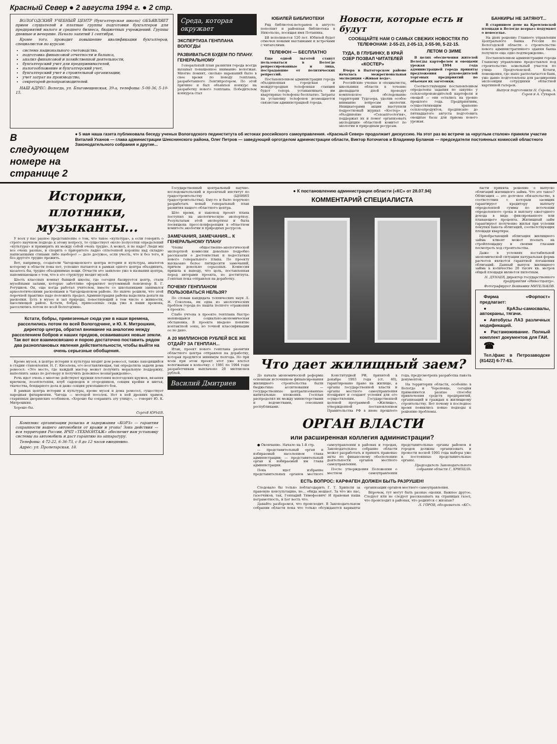Красный Север ● 2 августа 1994 г. ● 2 стр.
ВОЛОГОДСКИЙ УЧЕБНЫЙ ЦЕНТР (бухгалтерская школа) ОБЪЯВЛЯЕТ прием слушателей в платные группы подготовки бухгалтеров для предприятий малого и среднего бизнеса, бюджетных учреждений. Группы дневные и вечерние. Начало занятий 1 сентября.
Кроме того, проводит повышение квалификации бухгалтеров, специалистов по курсам:
система национального счетоводства,
подготовка финансовой отчетности и баланса,
анализ финансовой и хозяйственной деятельности,
бухгалтерский учет для предпринимателей,
налогообложение и бухгалтерский учет,
бухгалтерский учет в строительной организации,
учет затрат на производство,
секретарей-делопроизводителей.
НАШ АДРЕС: Вологда, ул. Благовещенская, 39-а, телефоны: 5-08-36, 5-10-15.
Среда, которая окружает
ЭКСПЕРТИЗА ГЕНПЛАНА ВОЛОГДЫ
РАЗВИВАТЬСЯ БУДЕМ ПО ПЛАНУ. ГЕНЕРАЛЬНОМУ
Генеральный план развития города всегда вызывал повышенное внимание вологжан. Многие помнят, сколько нареканий было в свое время по поводу генплана, разработанного Ленгипрогором. По этой причине и был объявлен конкурс на разработку нового генплана. Победителем конкурса стал
ЮБИЛЕЙ БИБЛИОТЕКИ
Ряд библиотек-ветеранов в августе пополнит и районная библиотека в Никольске, носящая имя Потанина.
Ей исполняется 120 лет. Юбилей будет отмечен новыми выставками и встречами с читателями.
ТЕЛЕФОН — БЕСПЛАТНО
Еще одной льготой станут пользоваться в Вологде репрессированные и лица, пострадавшие от политических репрессий.
Постановлением администрации города объединенная городская и междугородная телефонная станция будет теперь устанавливать им квартирные телефоны бесплатно. Затраты на установку телефонов возмещаются связистам администрацией города.
Новости, которые есть и будут
СООБЩАЙТЕ НАМ О САМЫХ СВЕЖИХ НОВОСТЯХ ПО ТЕЛЕФОНАМ: 2-55-23, 2-05-13, 2-55-90, 5-22-15.
ТУДА, В ГЛУБИНКУ, В КРАЙ ОЗЕР ПОЗВАЛ ЧИТАТЕЛЕЙ «КОСТЕР»
Вчера в Вытегорском районе началась межрегиональная экспедиция «Живая вода».
Российские ученые и специалисты, школьники области в течение двенадцати дней проведут комплексное обследование территории Тудозера, уделив особое внимание вопросам экологии. Инициаторами акции выступили подростковый журнал «Костер» и объединение «Севзапгеология», поддержал их и помог организовать экспедицию областной комитет по экологии и природным ресурсам.
ЛЕТОМ О ЗИМЕ
В целях обеспечения жителей Вологды картофелем и овощами урожая 1994 года администрацией города приняты предложения руководителей торговых предприятий по объемам их заготовки.
Соответствующим постановлением определены задания по закупке у сельхозпроизводителей картофеля и овощей — они остались на уровне прошлого года. Предприятиям, осуществляющим хранение сельхозпродуктов, предписано до пятнадцатого августа подготовить овощные базы для приема нового урожая.
БАНКИРЫ НЕ ЗАТЯНУТ...
В старинном доме на Кремлевской площади в Вологде всерьез подумают о новоселье.
На днях решение Главного управления Центрального банка России по Вологодской области о строительстве нового административного здания банка получило еще одно подтверждение.
Постановлением администрации города Главному управлению предоставлен под строительство земельный участок по улице Предтеченской. Кстати, помещения, где ныне располагается банк, уже давно подготовлены для расширения экспозиции сотрудники областной картинной галереи.
Выпуск подготовили Н. Серова, А. Серов и А. Сухарев.
В следующем номере на странице 2
● 5 мая наша газета публиковала беседу ученых Вологодского пединститута об истоках российского самоуправления. «Красный Север» продолжает дискуссию. На этот раз во встрече за «круглым столом» приняли участие Виталий Уханов — глава администрации Шекснинского района, Олег Петров — заведующий орготделом администрации области, Виктор Коточигов и Владимир Буланов — председатели постоянных комиссий областного Законодательного собрания и другие...
Историки, плотники, музыканты...
У всех у нас разное представление о том, что такое «культура», а если говорить о строго научном подходе к этому вопросу, то существует около полусотни определений «культуры» и примирить их между собой очень трудно. А может, и не надо? Люди мы все очень разные, и спорить о приоритете ладно сплетенной корзины над складно написанными стихами либо наоборот — дело досужее, если учесть, что и без того, и без другого трудно прожить.
Вот, например, создатели Чагодощенского центра истории и культуры, аналогов которому в области пока нет, успешно пытаются в рамках одного центра объединить, казалось бы, трудно объединимые вещи. Отчасти это заявлено уже в названии центра, напоминающем о том, что в его структуру входит музей.
Шесть классных комнат бывшей школы, где сегодня базируется центр, стали музейными залами, которые заботливо оформляет неутомимый пенсионер В. Г. Рогушков. Он, еще когда работал учителем, вместе со школьниками занимался археологическими раскопками в Чагодощенском районе. Но нынче решили, что этой порочной практике надо положить предел. Администрация района выделила деньги на раскопки. Есть в музее и зал природы, повествующий в том числе о живности, населяющей район. Кстати, бобры, привезенные сюда уже в наши времена, расселились потом по всей Вологодчине.
Кстати, бобры, привезенные сюда уже в наши времена, расселились потом по всей Вологодчине, и Ю. К. Митрошкин, директор центра, обратил внимание на аналогию между расселением бобров и наших предков, осваивавших новые земли. Так вот все взаимосвязано и порою достаточно поставить рядом два разноплановых явления действительности, чтобы выйти на очень серьезные обобщения.
Кроме музея, в центре истории и культуры входит дом ремесел, также находящийся в стадии становления. Н. Г. Киселева, его возглавляющая, так определила задачи дома ремесел: «Это место, где каждый мастер может получить моральную поддержку, выполнить заказ по договору и получить денежное вознаграждение».
Речь идет очень о многом: действуют кружки плетения вологодских кружев, вязания крючком, лозоплетения, клуб садоводов и огородников, секция кройки и шитья, ткачества, бондарного дела и даже секция рукопашного боя.
В рамках центра истории и культуры, кроме музея и дома ремесел, существует народная филармония. Чагода — молодой поселок. Нет в ней древних храмов, старинных дворянских особняков. «Хорошо бы сохранить эту улицу», — говорит Ю. К. Митрошкин.
Хорошо бы.
Сергей ЮРЬЕВ.
Комплекс организации розыска и задержания «КОРЗ» — гарантия сохранности вашего автомобиля от кражи и угона! Зона действия — вся территория России. ИЧП «ТЕХМОНТАЖ» обеспечит вам установку системы на автомобиль и даст гарантию на аппаратуру.
Телефоны: 4-72-22, 6-36-73, с 8 до 12 часов ежедневно.
Адрес: ул. Пролетарская, 18.
Государственный центральный научно-исследовательский и проектный институт по градостроительству (ЦНИИП градостроительства). Ему-то и было поручено разработать новый генеральный план развития нашего областного центра.
Шло время, и наконец проект плана поступил на экологическую экспертизу. Результатам этой экспертизы и была посвящена пресс-конференция в областном комитете экологии и природных ресурсов.
ЗАМЕЧАНИЯ, ЗАМЕЧАНИЯ... К ГЕНЕРАЛЬНОМУ ПЛАНУ
Члены общественно-экологической экспертной комиссии довольно подробно рассказали о достоинствах и недостатках нового генерального плана. По проекту высказано более пятидесяти замечаний, причем довольно серьезных. Комиссия пришла к выводу, что цель, поставленная перед авторами проекта, не достигнута. Генплан пока отправлен на доработку.
ПОЧЕМУ ГЕНПЛАНОМ ПОЛЬЗОВАТЬСЯ НЕЛЬЗЯ?
По словам кандидата технических наук Л. И. Соколова, ни одна из экологических проблем города не нашла полного отражения в проекте.
Слабо учтена в проекте генплана быстро меняющаяся социально-экономическая обстановка. В проекте введено понятие контактной зоны, но точной классификации ее не дано.
А 20 МИЛЛИОНОВ РУБЛЕЙ ВСЕ ЖЕ ОТДАЙ? ЗА ГЕНПЛАН...
Итак, проект нового генплана развития областного центра отправлен на доработку, которая продлится минимум полгода. Но при всем при этом проект этот уже влетел вологжанам в копеечку: с 1991 по 1994 годы разработчикам выплачено 20 миллионов рублей.
Василий Дмитриев
● К постановлению администрации области («КС» от 28.07.94)
КОММЕНТАРИЙ СПЕЦИАЛИСТА
Что дает жилищный заем?
До начала экономической реформы основным источником финансирования жилищного строительства были бюджетные ассигнования — государственные централизованные капитальные вложения. Госплан распределял их между министерствами и ведомствами, союзными республиками.
Конституцией РФ, принятой в декабре 1993 года (ст. 40), гарантировано право на жилище, а органы государственной власти и органы местного самоуправления поощряют и создают условия для его осуществления. Государственной целевой программой «Жилище», утвержденной постановлением Правительства РФ в июне прошлого года, предусмотрена разработка пакета документов.
На территории области, особенно в Вологде и Череповце, сегодня применяются разные способы привлечения средств предприятий, организаций и граждан к жилищному строительству. Вот почему в последнее время появились новые подходы к решению проблемы.
ОРГАН ВЛАСТИ
или расширенная коллегия администрации?
● Окончание. Начало на 1-й стр.
— представительный орган и избираемый населением глава администрации; — представительный орган и избираемый им глава администрации.
Пока идет избрание представительных органов местного самоуправления в районах и городах, Законодательное собрание области может разработать и принять правовые акты по финансовому обеспечению деятельности органов местного самоуправления.
После утверждения Положения о местном самоуправлении представительные органы районов и городов должны организовать и провести весной 1995 года выборы уже в постоянные представительные органы.
Председатель Законодательного собрания области Г. ХРИПЕЛЬ.
ЕСТЬ ВОПРОС: КАРФАГЕН ДОЛЖЕН БЫТЬ РАЗРУШЕН!
Следовало бы только поблагодарить Г. Т. Хрипеля за правовую консультацию, но... обида мешает. За что же нас, газетчиков, так, Геннадий Тимофеевич! И правовая наша неграмотность, и Бог весть что.
Давайте разберемся, что происходит. В Законодательном собрании области пока что только обсуждаются варианты организации органов местного самоуправления.
Впрочем, тут могут быть разные оценки. Важнее другое. Следует или не следует рассказывать на страницах газет, что происходит в районах, что роднится с жизнью?
Л. ГОРОВ, обозреватель «КС».
ласти приняла решение о выпуске облигаций жилищного займа. Что это такое? Облигация — это долговое обязательство, в соответствии с которым заемщик гарантирует кредитору выплату определенной суммы по истечении определенного срока и выплату ежегодного дохода в виде фиксированного или плавающего процента. Жилищный займ гарантирует получение жилья при условии покупки пакета облигаций, соответствующих площади квартиры.
Приобретающий облигации жилищного займа клиент может поехать на стройплощадку и своими глазами посмотреть ход строительства.
Даже в условиях нестабильной экономической ситуации натуральная форма расчетов является гарантией погашения облигаций. Данный выпуск жилищного займа в количестве 20 тысяч кв. метров общей площади является пилотным.
Н. ДУНАЕВ, директор государственного предприятия «Инвестцентр».
Фотографирует Вениамин МИТЕЛЬКОВ.
Фирма «Форпост» предлагает:
● КрАЗы-самосвалы, автокраны, тягачи.
● Автобусы ЛАЗ различных модификаций.
● Растаможивание. Полный комплект документов для ГАИ.
☎
Тел./факс в Петрозаводске (81422) 6-77-63.